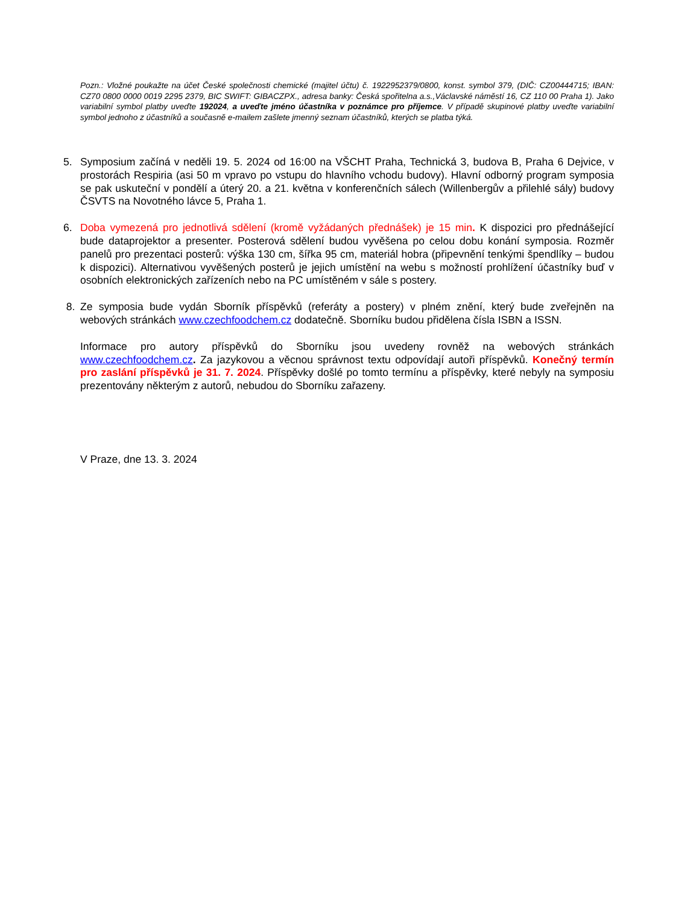Pozn.: Vložné poukažte na účet České společnosti chemické (majitel účtu) č. 1922952379/0800, konst. symbol 379, (DIČ: CZ00444715; IBAN: CZ70 0800 0000 0019 2295 2379, BIC SWIFT: GIBACZPX., adresa banky: Česká spořitelna a.s.,Václavské náměstí 16, CZ 110 00 Praha 1). Jako variabilní symbol platby uveďte 192024, a uveďte jméno účastníka v poznámce pro příjemce. V případě skupinové platby uveďte variabilní symbol jednoho z účastníků a současně e-mailem zašlete jmenný seznam účastníků, kterých se platba týká.
5. Symposium začíná v neděli 19. 5. 2024 od 16:00 na VŠCHT Praha, Technická 3, budova B, Praha 6 Dejvice, v prostorách Respiria (asi 50 m vpravo po vstupu do hlavního vchodu budovy). Hlavní odborný program symposia se pak uskuteční v pondělí a úterý 20. a 21. května v konferenčních sálech (Willenbergův a přilehlé sály) budovy ČSVTS na Novotného lávce 5, Praha 1.
6. Doba vymezená pro jednotlivá sdělení (kromě vyžádaných přednášek) je 15 min. K dispozici pro přednášející bude dataprojektor a presenter. Posterová sdělení budou vyvěšena po celou dobu konání symposia. Rozměr panelů pro prezentaci posterů: výška 130 cm, šířka 95 cm, materiál hobra (připevnění tenkými špendlíky – budou k dispozici). Alternativou vyvěšených posterů je jejich umístění na webu s možností prohlížení účastníky buď v osobních elektronických zařízeních nebo na PC umístěném v sále s postery.
8. Ze symposia bude vydán Sborník příspěvků (referáty a postery) v plném znění, který bude zveřejněn na webových stránkách www.czechfoodchem.cz dodatečně. Sborníku budou přidělena čísla ISBN a ISSN.
Informace pro autory příspěvků do Sborníku jsou uvedeny rovněž na webových stránkách www.czechfoodchem.cz. Za jazykovou a věcnou správnost textu odpovídají autoři příspěvků. Konečný termín pro zaslání příspěvků je 31. 7. 2024. Příspěvky došlé po tomto termínu a příspěvky, které nebyly na symposiu prezentovány některým z autorů, nebudou do Sborníku zařazeny.
V Praze, dne 13. 3. 2024